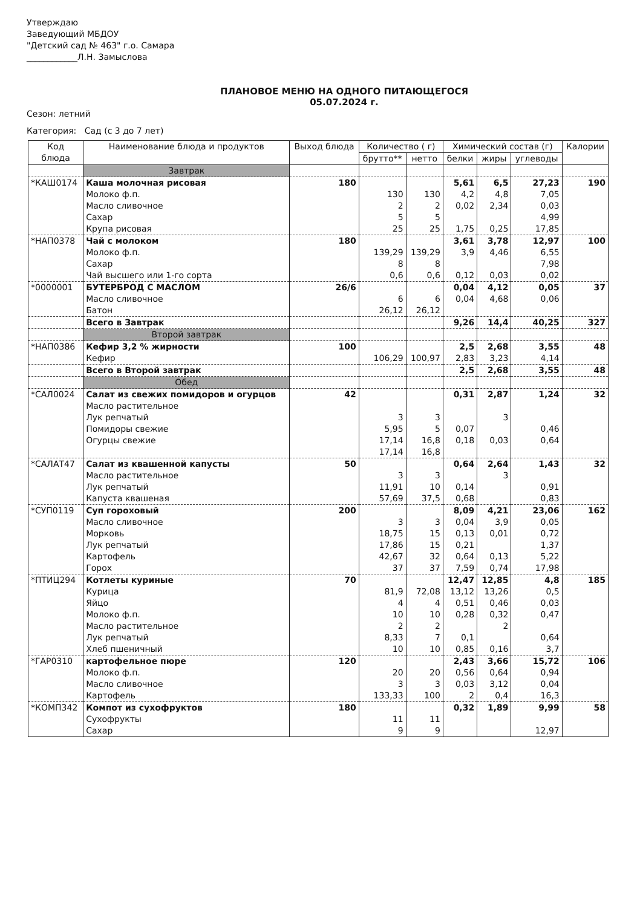Утверждаю
Заведующий МБДОУ
"Детский сад № 463" г.о. Самара
____________Л.Н. Замыслова
ПЛАНОВОЕ МЕНЮ НА ОДНОГО ПИТАЮЩЕГОСЯ
05.07.2024 г.
Сезон: летний
Категория: Сад (с 3 до 7 лет)
| Код блюда | Наименование блюда и продуктов | Выход блюда | Количество ( г) | | Химический состав (г) | | | Калории |
| --- | --- | --- | --- | --- | --- | --- | --- | --- |
| | | | брутто** | нетто | белки | жиры | углеводы | |
| | Завтрак | | | | | | | |
| *КАШ0174 | Каша молочная рисовая Молоко ф.п. Масло сливочное Сахар Крупа рисовая | 180 | 130 2 5 25 | 130 2 5 25 | 5,61 4,2 0,02 1,75 | 6,5 4,8 2,34 0,25 | 27,23 7,05 0,03 4,99 17,85 | 190 |
| *НАП0378 | Чай с молоком Молоко ф.п. Сахар Чай высшего или 1-го сорта | 180 | 139,29 8 0,6 | 139,29 8 0,6 | 3,61 3,9 0,12 | 3,78 4,46 0,03 | 12,97 6,55 7,98 0,02 | 100 |
| *0000001 | БУТЕРБРОД С МАСЛОМ Масло сливочное Батон | 26/6 | 6 26,12 | 6 26,12 | 0,04 0,04 | 4,12 4,68 | 0,05 0,06 | 37 |
| | Всего в Завтрак | | | | 9,26 | 14,4 | 40,25 | 327 |
| | Второй завтрак | | | | | | | |
| *НАП0386 | Кефир 3,2 % жирности Кефир | 100 | 106,29 | 100,97 | 2,5 2,83 | 2,68 3,23 | 3,55 4,14 | 48 |
| | Всего в Второй завтрак | | | | 2,5 | 2,68 | 3,55 | 48 |
| | Обед | | | | | | | |
| *САЛ0024 | Салат из свежих помидоров и огурцов Масло растительное Лук репчатый Помидоры свежие Огурцы свежие | 42 | 3 5,95 17,14 17,14 | 3 5 16,8 16,8 | 0,31 0,07 0,18 | 2,87 3 0,03 | 1,24 0,46 0,64 | 32 |
| *САЛАТ47 | Салат из квашенной капусты Масло растительное Лук репчатый Капуста квашеная | 50 | 3 11,91 57,69 | 3 10 37,5 | 0,64 0,14 0,68 | 2,64 3 | 1,43 0,91 0,83 | 32 |
| *СУП0119 | Суп гороховый Масло сливочное Морковь Лук репчатый Картофель Горох | 200 | 3 18,75 17,86 42,67 37 | 3 15 15 32 37 | 8,09 0,04 0,13 0,21 0,64 7,59 | 4,21 3,9 0,01 0,13 0,74 | 23,06 0,05 0,72 1,37 5,22 17,98 | 162 |
| *ПТИЦ294 | Котлеты куриные Курица Яйцо Молоко ф.п. Масло растительное Лук репчатый Хлеб пшеничный | 70 | 81,9 4 10 2 8,33 10 | 72,08 4 10 2 7 10 | 12,47 13,12 0,51 0,28 0,1 0,85 | 12,85 13,26 0,46 0,32 2 0,16 | 4,8 0,5 0,03 0,47 0,64 3,7 | 185 |
| *ГАР0310 | картофельное пюре Молоко ф.п. Масло сливочное Картофель | 120 | 20 3 133,33 | 20 3 100 | 2,43 0,56 0,03 2 | 3,66 0,64 3,12 0,4 | 15,72 0,94 0,04 16,3 | 106 |
| *КОМП342 | Компот из сухофруктов Сухофрукты Сахар | 180 | 11 9 | 11 9 | 0,32 | 1,89 | 9,99 12,97 | 58 |